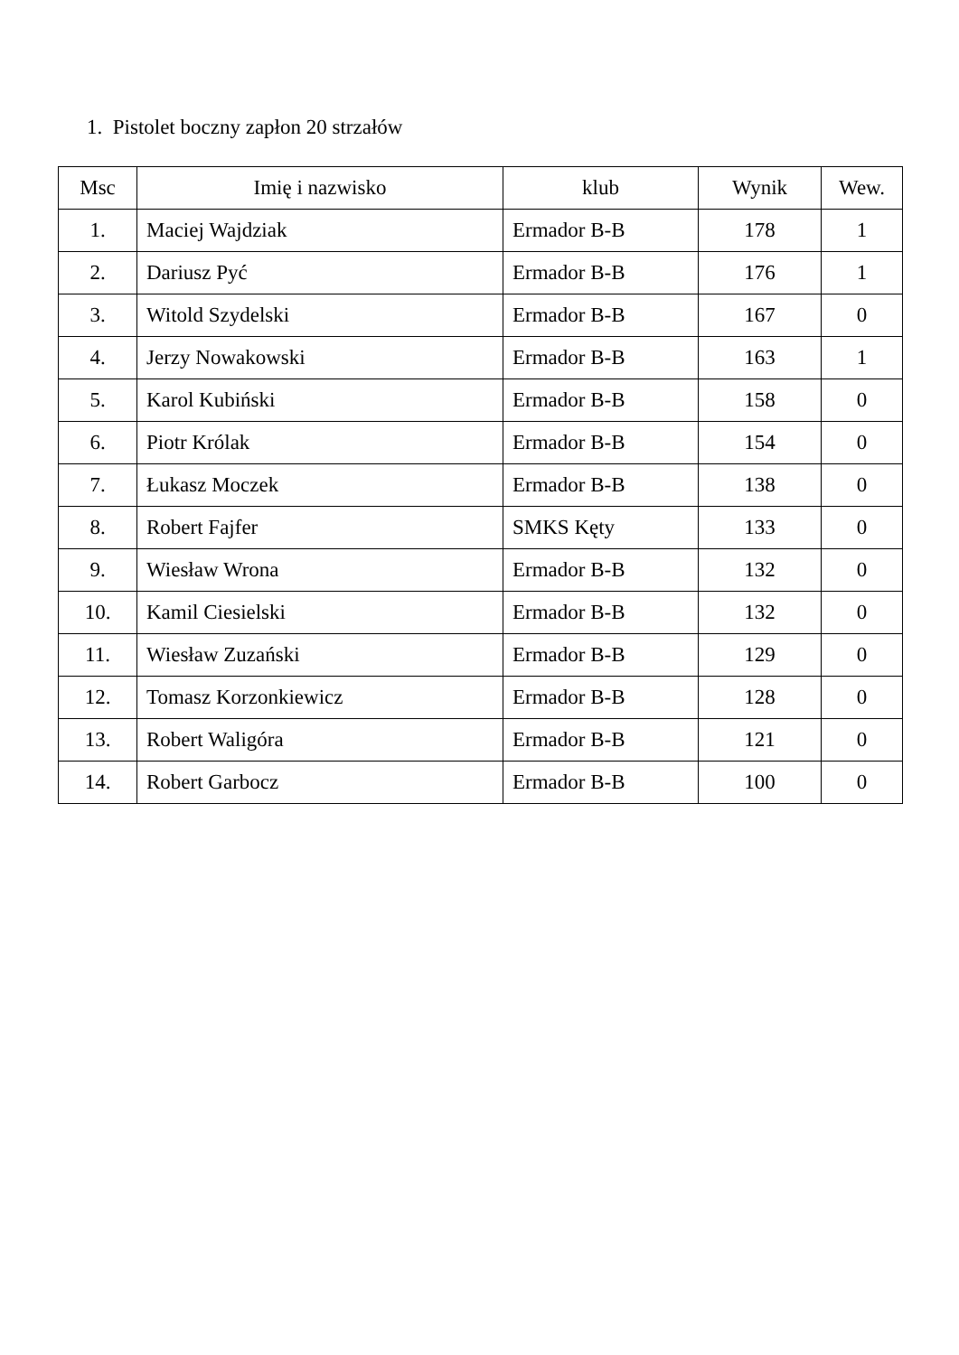1. Pistolet boczny zapłon 20 strzałów
| Msc | Imię i nazwisko | klub | Wynik | Wew. |
| --- | --- | --- | --- | --- |
| 1. | Maciej Wajdziak | Ermador B-B | 178 | 1 |
| 2. | Dariusz Pyć | Ermador B-B | 176 | 1 |
| 3. | Witold Szydelski | Ermador B-B | 167 | 0 |
| 4. | Jerzy Nowakowski | Ermador B-B | 163 | 1 |
| 5. | Karol Kubiński | Ermador B-B | 158 | 0 |
| 6. | Piotr Królak | Ermador B-B | 154 | 0 |
| 7. | Łukasz Moczek | Ermador B-B | 138 | 0 |
| 8. | Robert Fajfer | SMKS Kęty | 133 | 0 |
| 9. | Wiesław Wrona | Ermador B-B | 132 | 0 |
| 10. | Kamil Ciesielski | Ermador B-B | 132 | 0 |
| 11. | Wiesław Zuzański | Ermador B-B | 129 | 0 |
| 12. | Tomasz Korzonkiewicz | Ermador B-B | 128 | 0 |
| 13. | Robert Waligóra | Ermador B-B | 121 | 0 |
| 14. | Robert Garbocz | Ermador B-B | 100 | 0 |